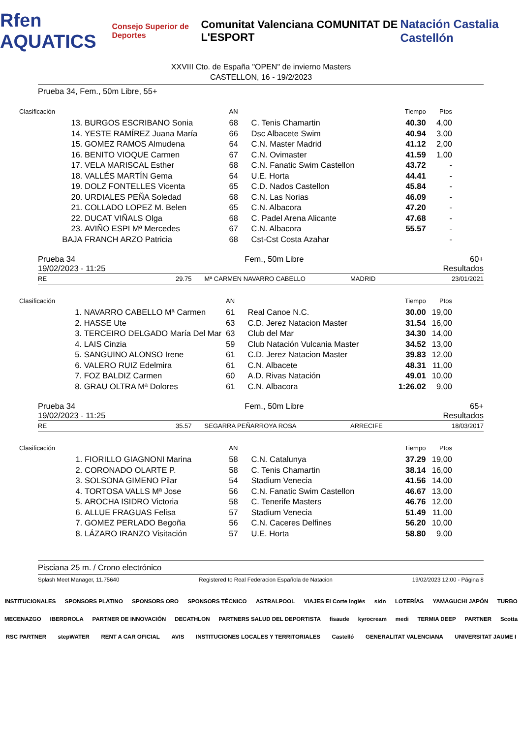Rfen AQUATICS Consejo Superior de Deportes Comunitat Valenciana COMUNITAT DE L'ESPORT Natación Castalia Castellón
XXVIII Cto. de España "OPEN" de invierno Masters
CASTELLON, 16 - 19/2/2023
Prueba 34, Fem., 50m Libre, 55+
| Clasificación | | AN | | Tiempo | Ptos |
| 13. | BURGOS ESCRIBANO Sonia | 68 | C. Tenis Chamartin | 40.30 | 4,00 |
| 14. | YESTE RAMÍREZ Juana María | 66 | Dsc Albacete Swim | 40.94 | 3,00 |
| 15. | GOMEZ RAMOS Almudena | 64 | C.N. Master Madrid | 41.12 | 2,00 |
| 16. | BENITO VIOQUE Carmen | 67 | C.N. Ovimaster | 41.59 | 1,00 |
| 17. | VELA MARISCAL Esther | 68 | C.N. Fanatic Swim Castellon | 43.72 | - |
| 18. | VALLÉS MARTÍN Gema | 64 | U.E. Horta | 44.41 | - |
| 19. | DOLZ FONTELLES Vicenta | 65 | C.D. Nados Castellon | 45.84 | - |
| 20. | URDIALES PEÑA Soledad | 68 | C.N. Las Norias | 46.09 | - |
| 21. | COLLADO LOPEZ M. Belen | 65 | C.N. Albacora | 47.20 | - |
| 22. | DUCAT VIÑALS Olga | 68 | C. Padel Arena Alicante | 47.68 | - |
| 23. | AVIÑO ESPI Mª Mercedes | 67 | C.N. Albacora | 55.57 | - |
| BAJA | FRANCH ARZO Patricia | 68 | Cst-Cst Costa Azahar | | - |
Prueba 34
19/02/2023 - 11:25 Fem., 50m Libre 60+
Resultados
RE 29.75 Mª CARMEN NAVARRO CABELLO MADRID 23/01/2021
| Clasificación | | AN | | Tiempo | Ptos |
| 1. | NAVARRO CABELLO Mª Carmen | 61 | Real Canoe N.C. | 30.00 | 19,00 |
| 2. | HASSE Ute | 63 | C.D. Jerez Natacion Master | 31.54 | 16,00 |
| 3. | TERCEIRO DELGADO María Del Mar | 63 | Club del Mar | 34.30 | 14,00 |
| 4. | LAIS Cinzia | 59 | Club Natación Vulcania Master | 34.52 | 13,00 |
| 5. | SANGUINO ALONSO Irene | 61 | C.D. Jerez Natacion Master | 39.83 | 12,00 |
| 6. | VALERO RUIZ Edelmira | 61 | C.N. Albacete | 48.31 | 11,00 |
| 7. | FOZ BALDIZ Carmen | 60 | A.D. Rivas Natación | 49.01 | 10,00 |
| 8. | GRAU OLTRA Mª Dolores | 61 | C.N. Albacora | 1:26.02 | 9,00 |
Prueba 34
19/02/2023 - 11:25 Fem., 50m Libre 65+
Resultados
RE 35.57 SEGARRA PEÑARROYA ROSA ARRECIFE 18/03/2017
| Clasificación | | AN | | Tiempo | Ptos |
| 1. | FIORILLO GIAGNONI Marina | 58 | C.N. Catalunya | 37.29 | 19,00 |
| 2. | CORONADO OLARTE P. | 58 | C. Tenis Chamartin | 38.14 | 16,00 |
| 3. | SOLSONA GIMENO Pilar | 54 | Stadium Venecia | 41.56 | 14,00 |
| 4. | TORTOSA VALLS Mª Jose | 56 | C.N. Fanatic Swim Castellon | 46.67 | 13,00 |
| 5. | AROCHA ISIDRO Victoria | 58 | C. Tenerife Masters | 46.76 | 12,00 |
| 6. | ALLUE FRAGUAS Felisa | 57 | Stadium Venecia | 51.49 | 11,00 |
| 7. | GOMEZ PERLADO Begoña | 56 | C.N. Caceres Delfines | 56.20 | 10,00 |
| 8. | LÁZARO IRANZO Visitación | 57 | U.E. Horta | 58.80 | 9,00 |
Pisciana 25 m. / Crono electrónico
Splash Meet Manager, 11.75640 Registered to Real Federacion Española de Natacion 19/02/2023 12:00 - Página 8
INSTITUCIONALES SPONSORS PLATINO SPONSORS ORO SPONSORS TÉCNICO ASTRALPOOL VIAJES El Corte Inglés sidn LOTERÍAS YAMAGUCHI JAPÓN TURBO MECENAZGO IBERDROLA PARTNER DE INNOVACIÓN DECATHLON PARTNERS SALUD DEL DEPORTISTA fisaude kyrocream medi TERMIA DEEP PARTNER Scotta RSC PARTNER stepWATER RENT A CAR OFICIAL AVIS INSTITUCIONES LOCALES Y TERRITORIALES Castelló GENERALITAT VALENCIANA UNIVERSITAT JAUME I